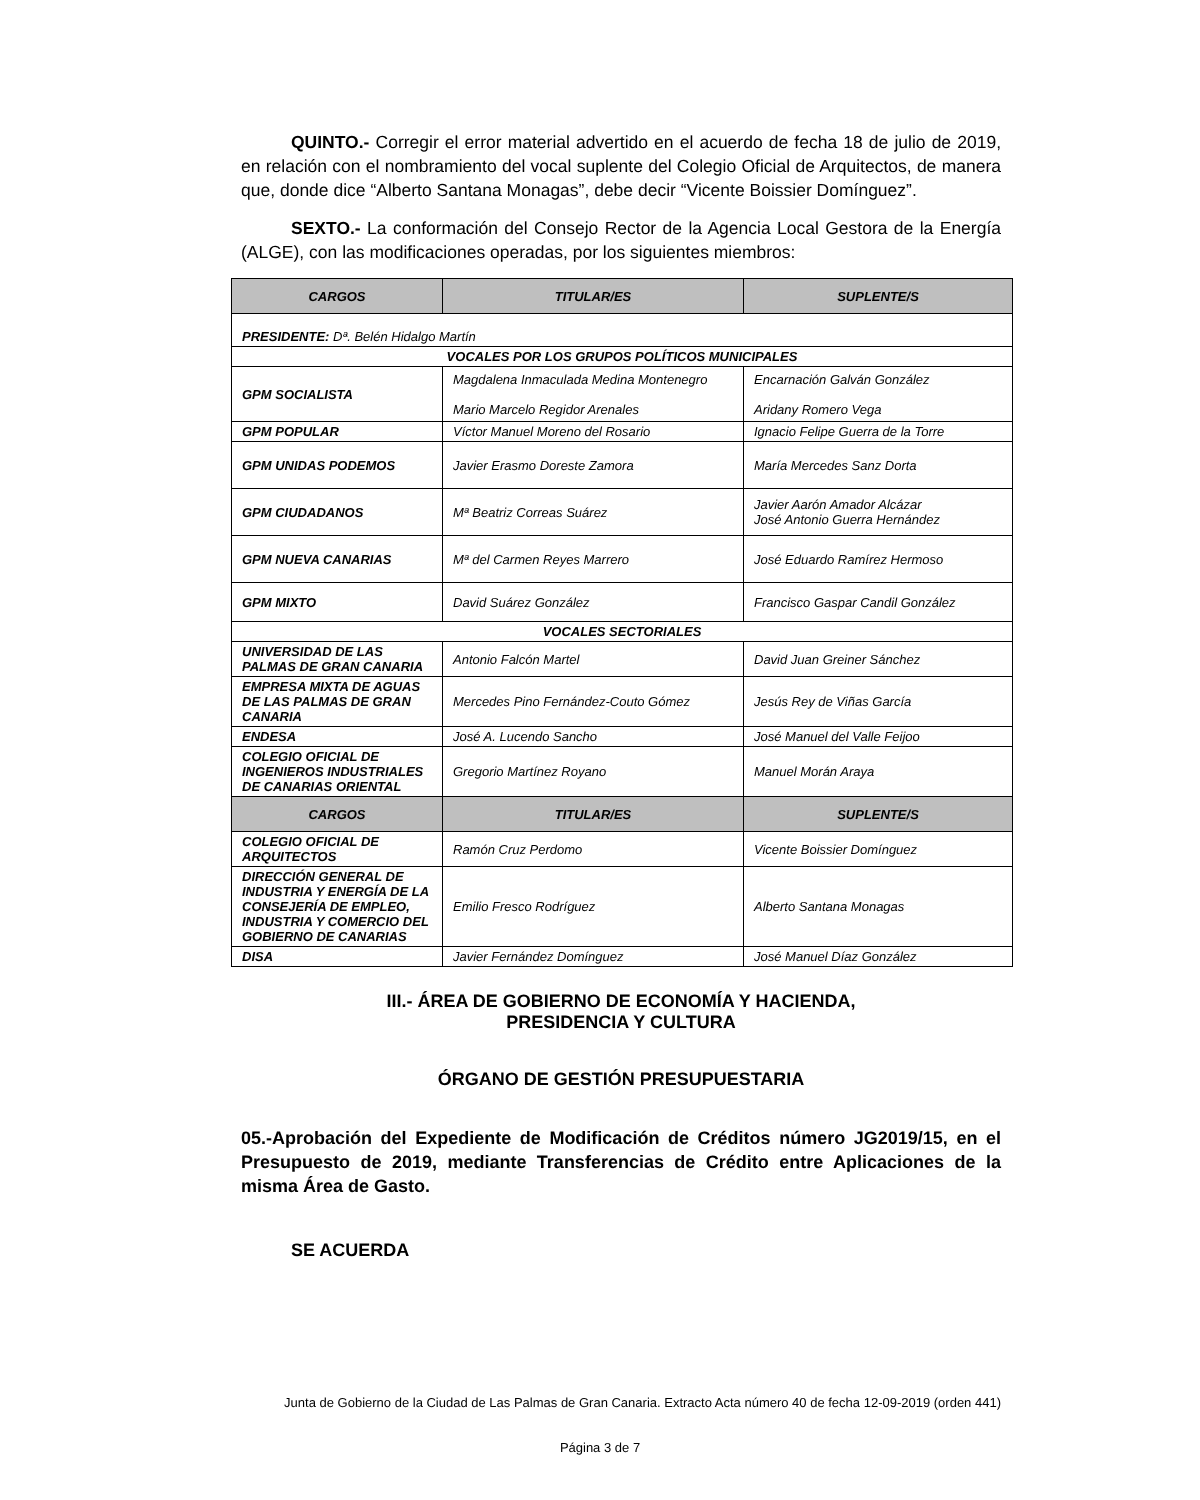QUINTO.- Corregir el error material advertido en el acuerdo de fecha 18 de julio de 2019, en relación con el nombramiento del vocal suplente del Colegio Oficial de Arquitectos, de manera que, donde dice “Alberto Santana Monagas”, debe decir “Vicente Boissier Domínguez”.
SEXTO.- La conformación del Consejo Rector de la Agencia Local Gestora de la Energía (ALGE), con las modificaciones operadas, por los siguientes miembros:
| CARGOS | TITULAR/ES | SUPLENTE/S |
| --- | --- | --- |
| PRESIDENTE: Dª. Belén Hidalgo Martín | | |
| VOCALES POR LOS GRUPOS POLÍTICOS MUNICIPALES | | |
| GPM SOCIALISTA | Magdalena Inmaculada Medina Montenegro Mario Marcelo Regidor Arenales | Encarnación Galván González Aridany Romero Vega |
| GPM POPULAR | Víctor Manuel Moreno del Rosario | Ignacio Felipe Guerra de la Torre |
| GPM UNIDAS PODEMOS | Javier Erasmo Doreste Zamora | María Mercedes Sanz Dorta |
| GPM CIUDADANOS | Mª Beatriz Correas Suárez | Javier Aarón Amador Alcázar José Antonio Guerra Hernández |
| GPM NUEVA CANARIAS | Mª del Carmen Reyes Marrero | José Eduardo Ramírez Hermoso |
| GPM MIXTO | David Suárez González | Francisco Gaspar Candil González |
| VOCALES SECTORIALES | | |
| UNIVERSIDAD DE LAS PALMAS DE GRAN CANARIA | Antonio Falcón Martel | David Juan Greiner Sánchez |
| EMPRESA MIXTA DE AGUAS DE LAS PALMAS DE GRAN CANARIA | Mercedes Pino Fernández-Couto Gómez | Jesús Rey de Viñas García |
| ENDESA | José A. Lucendo Sancho | José Manuel del Valle Feijoo |
| COLEGIO OFICIAL DE INGENIEROS INDUSTRIALES DE CANARIAS ORIENTAL | Gregorio Martínez Royano | Manuel Morán Araya |
| CARGOS | TITULAR/ES | SUPLENTE/S |
| COLEGIO OFICIAL DE ARQUITECTOS | Ramón Cruz Perdomo | Vicente Boissier Domínguez |
| DIRECCIÓN GENERAL DE INDUSTRIA Y ENERGÍA DE LA CONSEJERÍA DE EMPLEO, INDUSTRIA Y COMERCIO DEL GOBIERNO DE CANARIAS | Emilio Fresco Rodríguez | Alberto Santana Monagas |
| DISA | Javier Fernández Domínguez | José Manuel Díaz González |
III.- ÁREA DE GOBIERNO DE ECONOMÍA Y HACIENDA,
PRESIDENCIA Y CULTURA
ÓRGANO DE GESTIÓN PRESUPUESTARIA
05.-Aprobación del Expediente de Modificación de Créditos número JG2019/15, en el Presupuesto de 2019, mediante Transferencias de Crédito entre Aplicaciones de la misma Área de Gasto.
SE ACUERDA
Junta de Gobierno de la Ciudad de Las Palmas de Gran Canaria. Extracto Acta número 40 de fecha 12-09-2019 (orden 441)
Página 3 de 7